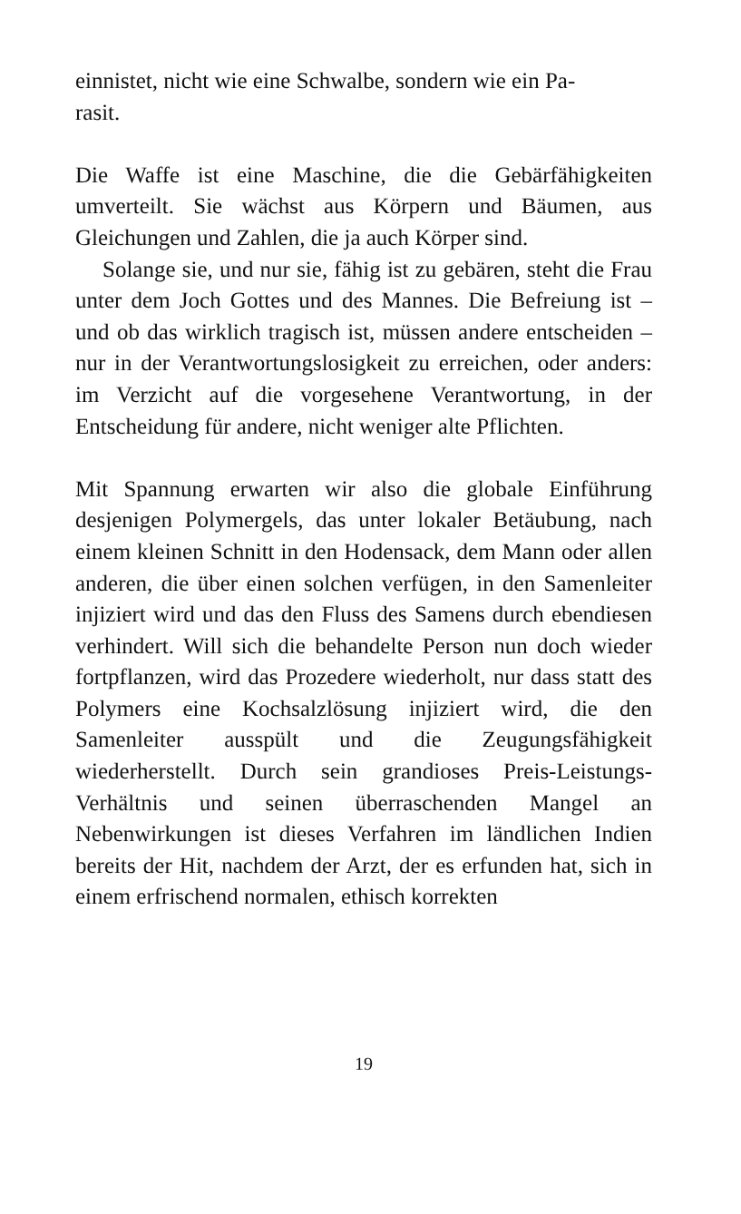einnistet, nicht wie eine Schwalbe, sondern wie ein Pa-
rasit.
Die Waffe ist eine Maschine, die die Gebärfähigkeiten umverteilt. Sie wächst aus Körpern und Bäumen, aus Gleichungen und Zahlen, die ja auch Körper sind.
Solange sie, und nur sie, fähig ist zu gebären, steht die Frau unter dem Joch Gottes und des Mannes. Die Befreiung ist – und ob das wirklich tragisch ist, müssen andere entscheiden – nur in der Verantwortungslosigkeit zu erreichen, oder anders: im Verzicht auf die vorgesehene Verantwortung, in der Entscheidung für andere, nicht weniger alte Pflichten.
Mit Spannung erwarten wir also die globale Einführung desjenigen Polymergels, das unter lokaler Betäubung, nach einem kleinen Schnitt in den Hodensack, dem Mann oder allen anderen, die über einen solchen verfügen, in den Samenleiter injiziert wird und das den Fluss des Samens durch ebendiesen verhindert. Will sich die behandelte Person nun doch wieder fortpflanzen, wird das Prozedere wiederholt, nur dass statt des Polymers eine Kochsalzlösung injiziert wird, die den Samenleiter ausspült und die Zeugungsfähigkeit wiederherstellt. Durch sein grandioses Preis-Leistungs-Verhältnis und seinen überraschenden Mangel an Nebenwirkungen ist dieses Verfahren im ländlichen Indien bereits der Hit, nachdem der Arzt, der es erfunden hat, sich in einem erfrischend normalen, ethisch korrekten
19